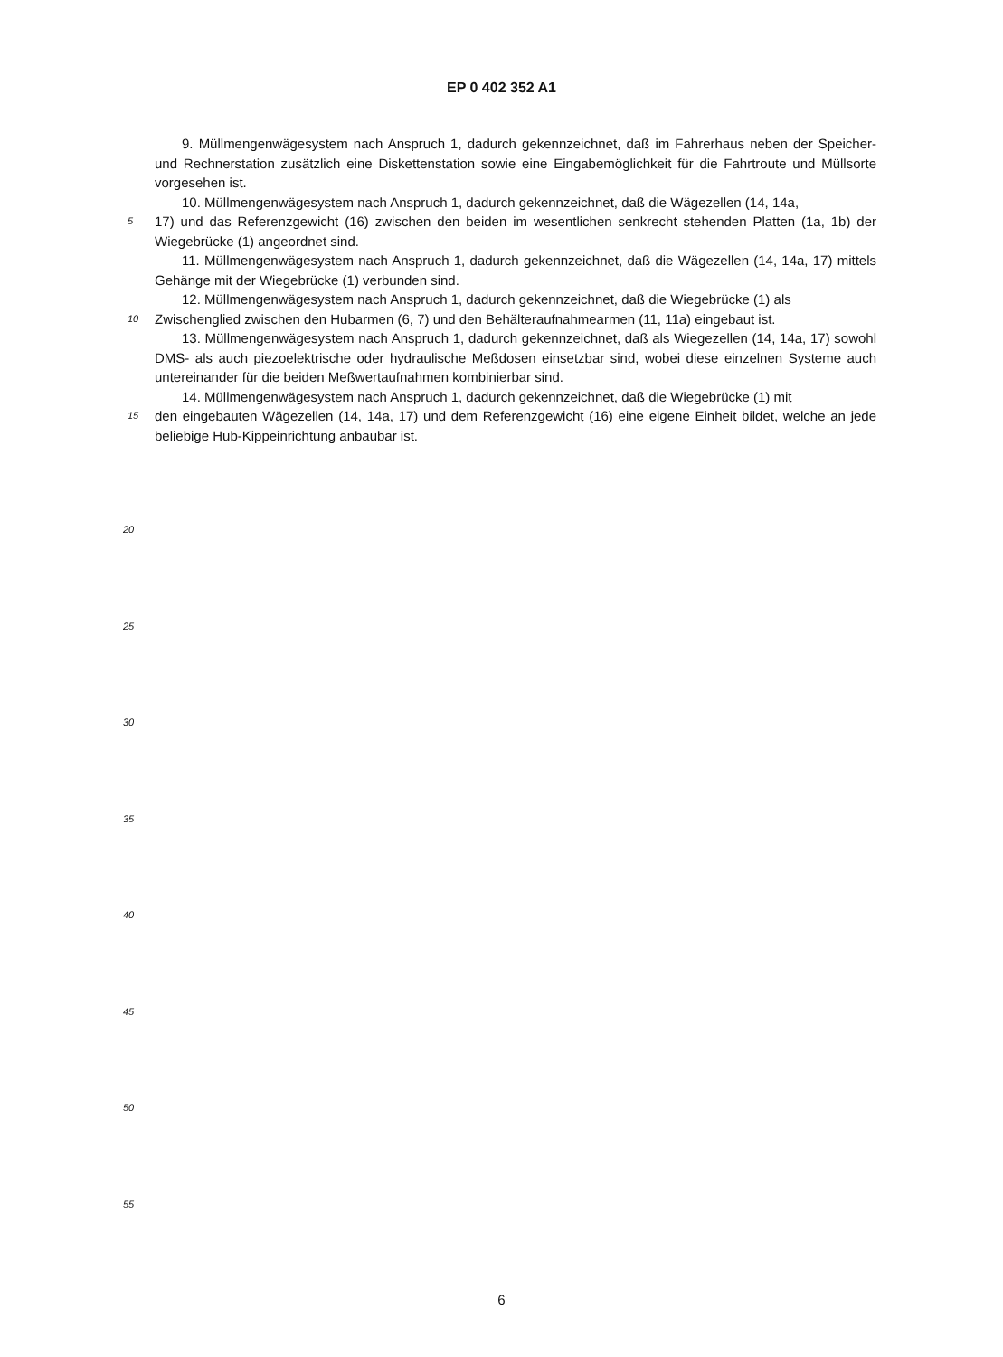EP 0 402 352 A1
9. Müllmengenwägesystem nach Anspruch 1, dadurch gekennzeichnet, daß im Fahrerhaus neben der Speicher- und Rechnerstation zusätzlich eine Diskettenstation sowie eine Eingabemöglichkeit für die Fahrtroute und Müllsorte vorgesehen ist.
10. Müllmengenwägesystem nach Anspruch 1, dadurch gekennzeichnet, daß die Wägezellen (14, 14a,
5
17) und das Referenzgewicht (16) zwischen den beiden im wesentlichen senkrecht stehenden Platten (1a, 1b) der Wiegebrücke (1) angeordnet sind.
11. Müllmengenwägesystem nach Anspruch 1, dadurch gekennzeichnet, daß die Wägezellen (14, 14a, 17) mittels Gehänge mit der Wiegebrücke (1) verbunden sind.
12. Müllmengenwägesystem nach Anspruch 1, dadurch gekennzeichnet, daß die Wiegebrücke (1) als
10
Zwischenglied zwischen den Hubarmen (6, 7) und den Behälteraufnahmearmen (11, 11a) eingebaut ist.
13. Müllmengenwägesystem nach Anspruch 1, dadurch gekennzeichnet, daß als Wiegezellen (14, 14a, 17) sowohl DMS- als auch piezoelektrische oder hydraulische Meßdosen einsetzbar sind, wobei diese einzelnen Systeme auch untereinander für die beiden Meßwertaufnahmen kombinierbar sind.
14. Müllmengenwägesystem nach Anspruch 1, dadurch gekennzeichnet, daß die Wiegebrücke (1) mit
15
den eingebauten Wägezellen (14, 14a, 17) und dem Referenzgewicht (16) eine eigene Einheit bildet, welche an jede beliebige Hub-Kippeinrichtung anbaubar ist.
20
25
30
35
40
45
50
55
6